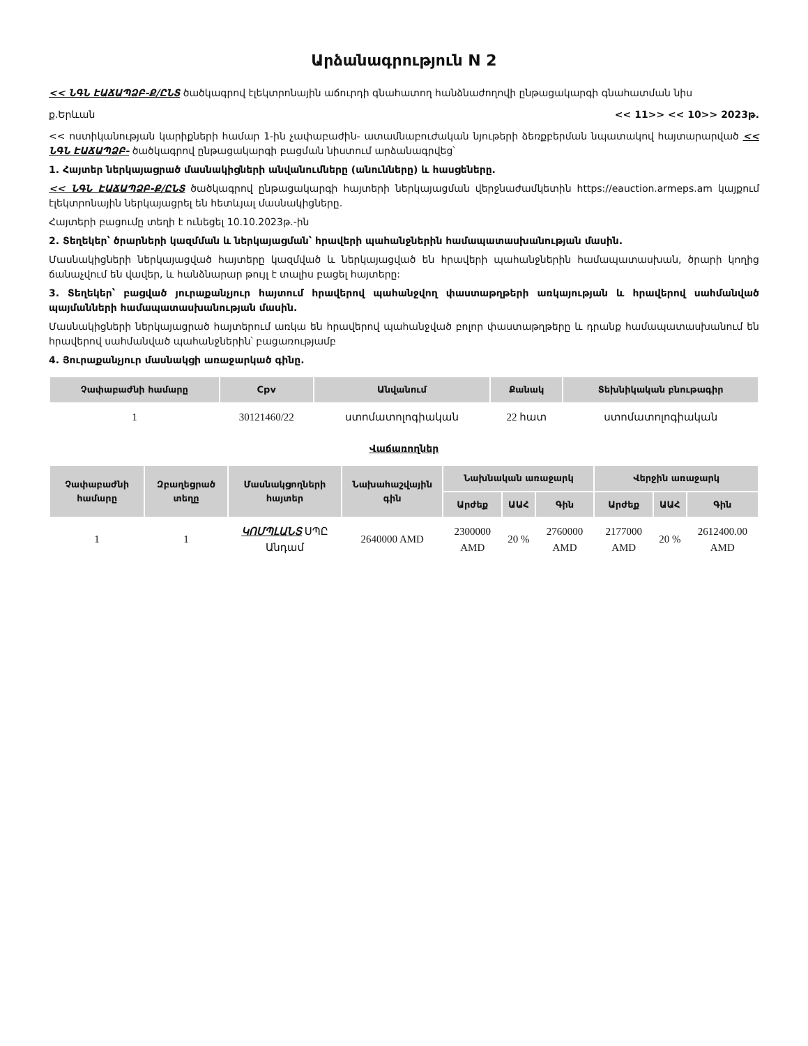Արձանագրություն N 2
<< ՆԳՆ ԷԱՃԱՊՁԲ-Ք/ԸՆՏ ծածկագրով էլեկտրոնային աճուրդի գնահատող հանձնաժողովի ընթացակարգի գնահատման նիս
ք.Երևան << 11>> << 10>> 2023թ.
<< ոստիկանության կարիքների համար 1-ին չափաբաժին- ատամնաբուժական նյութերի ձեռքբերման նպատակով հայտարարված << ՆԳՆ ԷԱՃԱՊՁԲ- ծածկագրով ընթացակարգի բացման նիստում արձանագրվեց՝
1. Հայտեր ներկայացրած մասնակիցների անվանումները (անունները) և հասցեները.
<< ՆԳՆ ԷԱՃԱՊՁԲ-Ք/ԸՆՏ ծածկագրով ընթացակարգի հայտերի ներկայացման վերջնաժամկետին https://eauction.armeps.am կայքում էլեկտրոնային ներկայացրել են հետևյալ մասնակիցները.
Հայտերի բացումը տեղի է ունեցել 10.10.2023թ.-ին
2. Տեղեկեր՝ ծրարների կազմման և ներկայացման՝ հրավերի պահանջներին համապատասխանության մասին.
Մասնակիցների ներկայացված հայտերը կազմված և ներկայացված են հրավերի պահանջներին համապատասխան, ծրարի կողից ճանաչվում են վավեր, և հանձնարար թույլ է տալիս բացել հայտերը:
3. Տեղեկեր՝ բացված յուրաքանչյուր հայտում հրավերով պահանջվող փաստաթղթերի առկայության և հրավերով սահմանված պայմանների համապատասխանության մասին.
Մասնակիցների ներկայացրած հայտերում առկա են հրավերով պահանջված բոլոր փաստաթղթերը և դրանք համապատասխանում են հրավերով սահմանված պահանջներին՝ բացառությամբ
4. Յուրաքանչյուր մասնակցի առաջարկած գինը.
| Չափաբաժնի համարը | Cpv | Անվանում | Քանակ | Տեխնիկական բնութագիր |
| --- | --- | --- | --- | --- |
| 1 | 30121460/22 | ստոմատոլոգիական | 22 հատ | ստոմատոլոգիական |
Վաճառողներ
| Չափաբաժնի համարը | Զբաղեցրած տեղը | Մասնակցողների հայտեր | Նախահաշվային գին | Նախնական առաջարկ | | | Վերջին առաջարկ | | |
| --- | --- | --- | --- | --- | --- | --- | --- | --- | --- |
| | | | | Արժեք | ԱԱՀ | Գին | Արժեք | ԱԱՀ | Գին |
| 1 | 1 | ԿՈՄՊԼԱՆՏ ՍՊԸ Անդամ | 2640000 AMD | 2300000 AMD | 20 % | 2760000 AMD | 2177000 AMD | 20 % | 2612400.00 AMD |